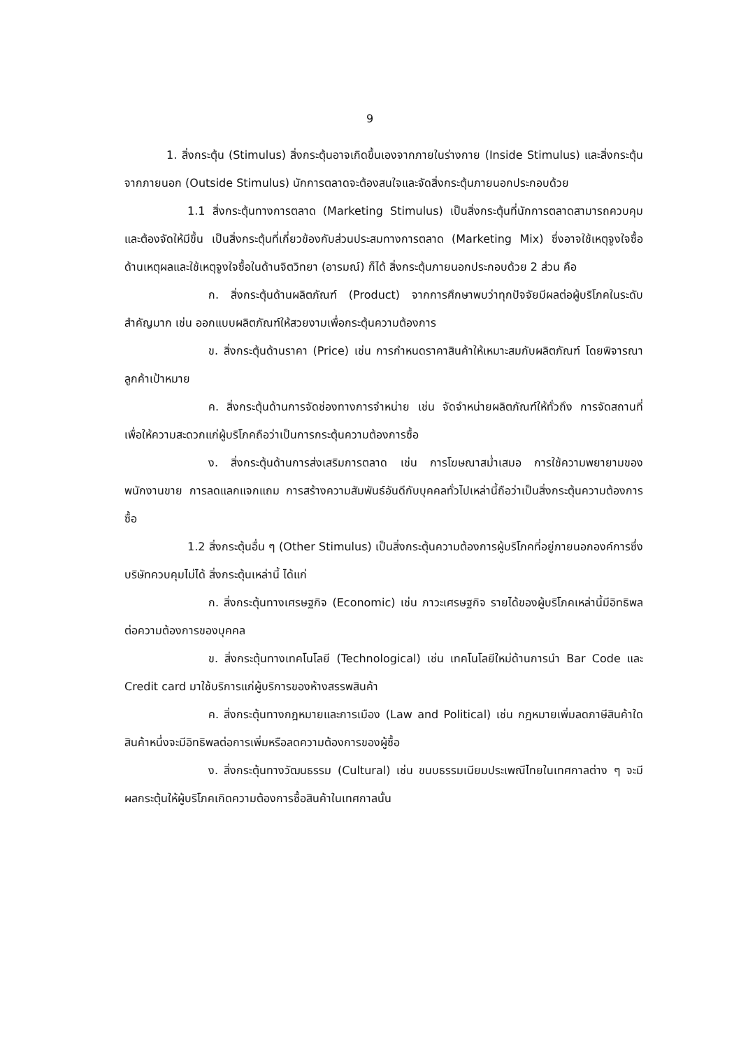9
1. สิ่งกระตุ้น (Stimulus) สิ่งกระตุ้นอาจเกิดขึ้นเองจากภายในร่างกาย (Inside Stimulus) และสิ่งกระตุ้นจากภายนอก (Outside Stimulus) นักการตลาดจะต้องสนใจและจัดสิ่งกระตุ้นภายนอกประกอบด้วย
1.1 สิ่งกระตุ้นทางการตลาด (Marketing Stimulus) เป็นสิ่งกระตุ้นที่นักการตลาดสามารถควบคุมและต้องจัดให้มีขึ้น เป็นสิ่งกระตุ้นที่เกี่ยวข้องกับส่วนประสมทางการตลาด (Marketing Mix) ซึ่งอาจใช้เหตุจูงใจซื้อด้านเหตุผลและใช้เหตุจูงใจซื้อในด้านจิตวิทยา (อารมณ์) ก็ได้ สิ่งกระตุ้นภายนอกประกอบด้วย 2 ส่วน คือ
ก. สิ่งกระตุ้นด้านผลิตภัณฑ์ (Product) จากการศึกษาพบว่าทุกปัจจัยมีผลต่อผู้บริโภคในระดับสำคัญมาก เช่น ออกแบบผลิตภัณฑ์ให้สวยงามเพื่อกระตุ้นความต้องการ
ข. สิ่งกระตุ้นด้านราคา (Price) เช่น การกำหนดราคาสินค้าให้เหมาะสมกับผลิตภัณฑ์ โดยพิจารณาลูกค้าเป้าหมาย
ค. สิ่งกระตุ้นด้านการจัดช่องทางการจำหน่าย เช่น จัดจำหน่ายผลิตภัณฑ์ให้ทั่วถึง การจัดสถานที่ เพื่อให้ความสะดวกแก่ผู้บริโภคถือว่าเป็นการกระตุ้นความต้องการซื้อ
ง. สิ่งกระตุ้นด้านการส่งเสริมการตลาด เช่น การโฆษณาสม่ำเสมอ การใช้ความพยายามของพนักงานขาย การลดแลกแจกแถม การสร้างความสัมพันธ์อันดีกับบุคคลทั่วไปเหล่านี้ถือว่าเป็นสิ่งกระตุ้นความต้องการซื้อ
1.2 สิ่งกระตุ้นอื่น ๆ (Other Stimulus) เป็นสิ่งกระตุ้นความต้องการผู้บริโภคที่อยู่ภายนอกองค์การซึ่งบริษัทควบคุมไม่ได้ สิ่งกระตุ้นเหล่านี้ ได้แก่
ก. สิ่งกระตุ้นทางเศรษฐกิจ (Economic) เช่น ภาวะเศรษฐกิจ รายได้ของผู้บริโภคเหล่านี้มีอิทธิพลต่อความต้องการของบุคคล
ข. สิ่งกระตุ้นทางเทคโนโลยี (Technological) เช่น เทคโนโลยีใหม่ด้านการนำ Bar Code และ Credit card มาใช้บริการแก่ผู้บริการของห้างสรรพสินค้า
ค. สิ่งกระตุ้นทางกฎหมายและการเมือง (Law and Political) เช่น กฎหมายเพิ่มลดภาษีสินค้าใดสินค้าหนึ่งจะมีอิทธิพลต่อการเพิ่มหรือลดความต้องการของผู้ซื้อ
ง. สิ่งกระตุ้นทางวัฒนธรรม (Cultural) เช่น ขนบธรรมเนียมประเพณีไทยในเทศกาลต่าง ๆ จะมีผลกระตุ้นให้ผู้บริโภคเกิดความต้องการซื้อสินค้าในเทศกาลนั้น